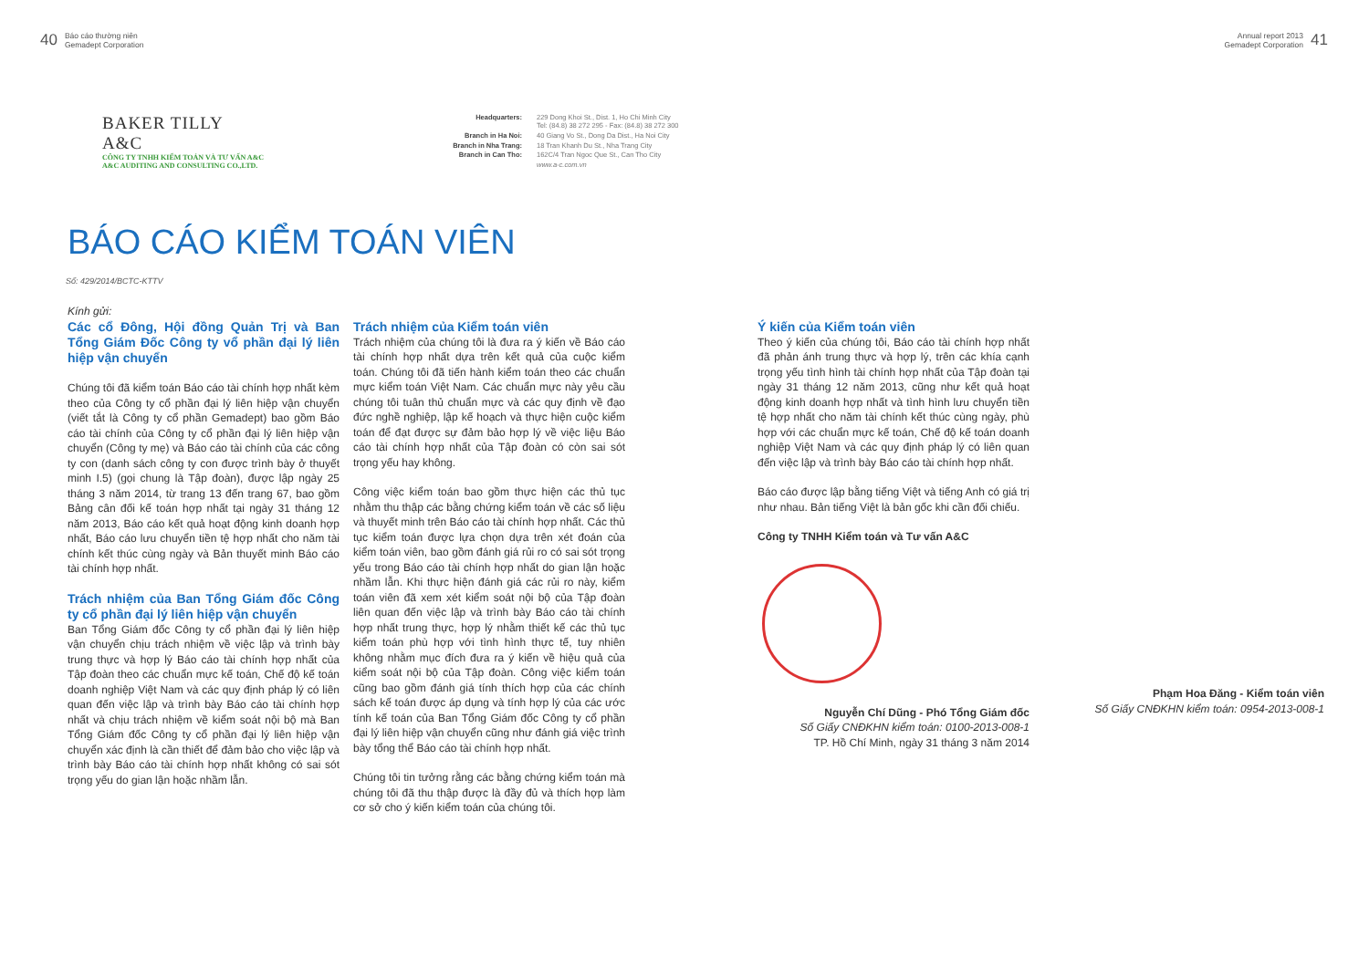40 Báo cáo thường niên
Gemadept Corporation
Annual report 2013
Gemadept Corporation 41
BAKER TILLY
A&C
CÔNG TY TNHH KIỂM TOÁN VÀ TƯ VẤN A&C
A&C AUDITING AND CONSULTING CO.,LTD.
Headquarters: 229 Dong Khoi St., Dist. 1, Ho Chi Minh City
Tel: (84.8) 38 272 295 - Fax: (84.8) 38 272 300 Branch in Ha Noi: 40 Giang Vo St., Dong Da Dist., Ha Noi City Branch in Nha Trang: 18 Tran Khanh Du St., Nha Trang City Branch in Can Tho: 162C/4 Tran Ngoc Que St., Can Tho City www.a-c.com.vn
BÁO CÁO KIỂM TOÁN VIÊN
Số: 429/2014/BCTC-KTTV
Kính gửi:
Các cổ Đông, Hội đồng Quản Trị và Ban Tổng Giám Đốc Công ty vổ phần đại lý liên hiệp vận chuyển
Chúng tôi đã kiểm toán Báo cáo tài chính hợp nhất kèm theo của Công ty cổ phần đại lý liên hiệp vận chuyển (viết tắt là Công ty cổ phần Gemadept) bao gồm Báo cáo tài chính của Công ty cổ phần đại lý liên hiệp vận chuyển (Công ty mẹ) và Báo cáo tài chính của các công ty con (danh sách công ty con được trình bày ở thuyết minh I.5) (gọi chung là Tập đoàn), được lập ngày 25 tháng 3 năm 2014, từ trang 13 đến trang 67, bao gồm Bảng cân đối kế toán hợp nhất tại ngày 31 tháng 12 năm 2013, Báo cáo kết quả hoạt động kinh doanh hợp nhất, Báo cáo lưu chuyển tiền tệ hợp nhất cho năm tài chính kết thúc cùng ngày và Bản thuyết minh Báo cáo tài chính hợp nhất.
Trách nhiệm của Ban Tổng Giám đốc Công ty cổ phần đại lý liên hiệp vận chuyển
Ban Tổng Giám đốc Công ty cổ phần đại lý liên hiệp vận chuyển chịu trách nhiệm về việc lập và trình bày trung thực và hợp lý Báo cáo tài chính hợp nhất của Tập đoàn theo các chuẩn mực kế toán, Chế độ kế toán doanh nghiệp Việt Nam và các quy định pháp lý có liên quan đến việc lập và trình bày Báo cáo tài chính hợp nhất và chịu trách nhiệm về kiểm soát nội bộ mà Ban Tổng Giám đốc Công ty cổ phần đại lý liên hiệp vận chuyển xác định là cần thiết để đảm bảo cho việc lập và trình bày Báo cáo tài chính hợp nhất không có sai sót trọng yếu do gian lận hoặc nhầm lẫn.
Trách nhiệm của Kiểm toán viên
Trách nhiệm của chúng tôi là đưa ra ý kiến về Báo cáo tài chính hợp nhất dựa trên kết quả của cuộc kiểm toán. Chúng tôi đã tiến hành kiểm toán theo các chuẩn mực kiểm toán Việt Nam. Các chuẩn mực này yêu cầu chúng tôi tuân thủ chuẩn mực và các quy định về đạo đức nghề nghiệp, lập kế hoạch và thực hiện cuộc kiểm toán để đạt được sự đảm bảo hợp lý về việc liệu Báo cáo tài chính hợp nhất của Tập đoàn có còn sai sót trọng yếu hay không.
Công việc kiểm toán bao gồm thực hiện các thủ tục nhằm thu thập các bằng chứng kiểm toán về các số liệu và thuyết minh trên Báo cáo tài chính hợp nhất. Các thủ tục kiểm toán được lựa chọn dựa trên xét đoán của kiểm toán viên, bao gồm đánh giá rủi ro có sai sót trọng yếu trong Báo cáo tài chính hợp nhất do gian lận hoặc nhầm lẫn. Khi thực hiện đánh giá các rủi ro này, kiểm toán viên đã xem xét kiểm soát nội bộ của Tập đoàn liên quan đến việc lập và trình bày Báo cáo tài chính hợp nhất trung thực, hợp lý nhằm thiết kế các thủ tục kiểm toán phù hợp với tình hình thực tế, tuy nhiên không nhằm mục đích đưa ra ý kiến về hiệu quả của kiểm soát nội bộ của Tập đoàn. Công việc kiểm toán cũng bao gồm đánh giá tính thích hợp của các chính sách kế toán được áp dụng và tính hợp lý của các ước tính kế toán của Ban Tổng Giám đốc Công ty cổ phần đại lý liên hiệp vận chuyển cũng như đánh giá việc trình bày tổng thể Báo cáo tài chính hợp nhất.
Chúng tôi tin tưởng rằng các bằng chứng kiểm toán mà chúng tôi đã thu thập được là đầy đủ và thích hợp làm cơ sở cho ý kiến kiểm toán của chúng tôi.
Ý kiến của Kiểm toán viên
Theo ý kiến của chúng tôi, Báo cáo tài chính hợp nhất đã phản ánh trung thực và hợp lý, trên các khía cạnh trọng yếu tình hình tài chính hợp nhất của Tập đoàn tại ngày 31 tháng 12 năm 2013, cũng như kết quả hoạt động kinh doanh hợp nhất và tình hình lưu chuyển tiền tệ hợp nhất cho năm tài chính kết thúc cùng ngày, phù hợp với các chuẩn mực kế toán, Chế độ kế toán doanh nghiệp Việt Nam và các quy định pháp lý có liên quan đến việc lập và trình bày Báo cáo tài chính hợp nhất.
Báo cáo được lập bằng tiếng Việt và tiếng Anh có giá trị như nhau. Bản tiếng Việt là bản gốc khi cần đối chiếu.
Công ty TNHH Kiểm toán và Tư vấn A&C
Nguyễn Chí Dũng - Phó Tổng Giám đốc
Số Giấy CNĐKHN kiểm toán: 0100-2013-008-1
TP. Hồ Chí Minh, ngày 31 tháng 3 năm 2014
Phạm Hoa Đăng - Kiểm toán viên
Số Giấy CNĐKHN kiểm toán: 0954-2013-008-1